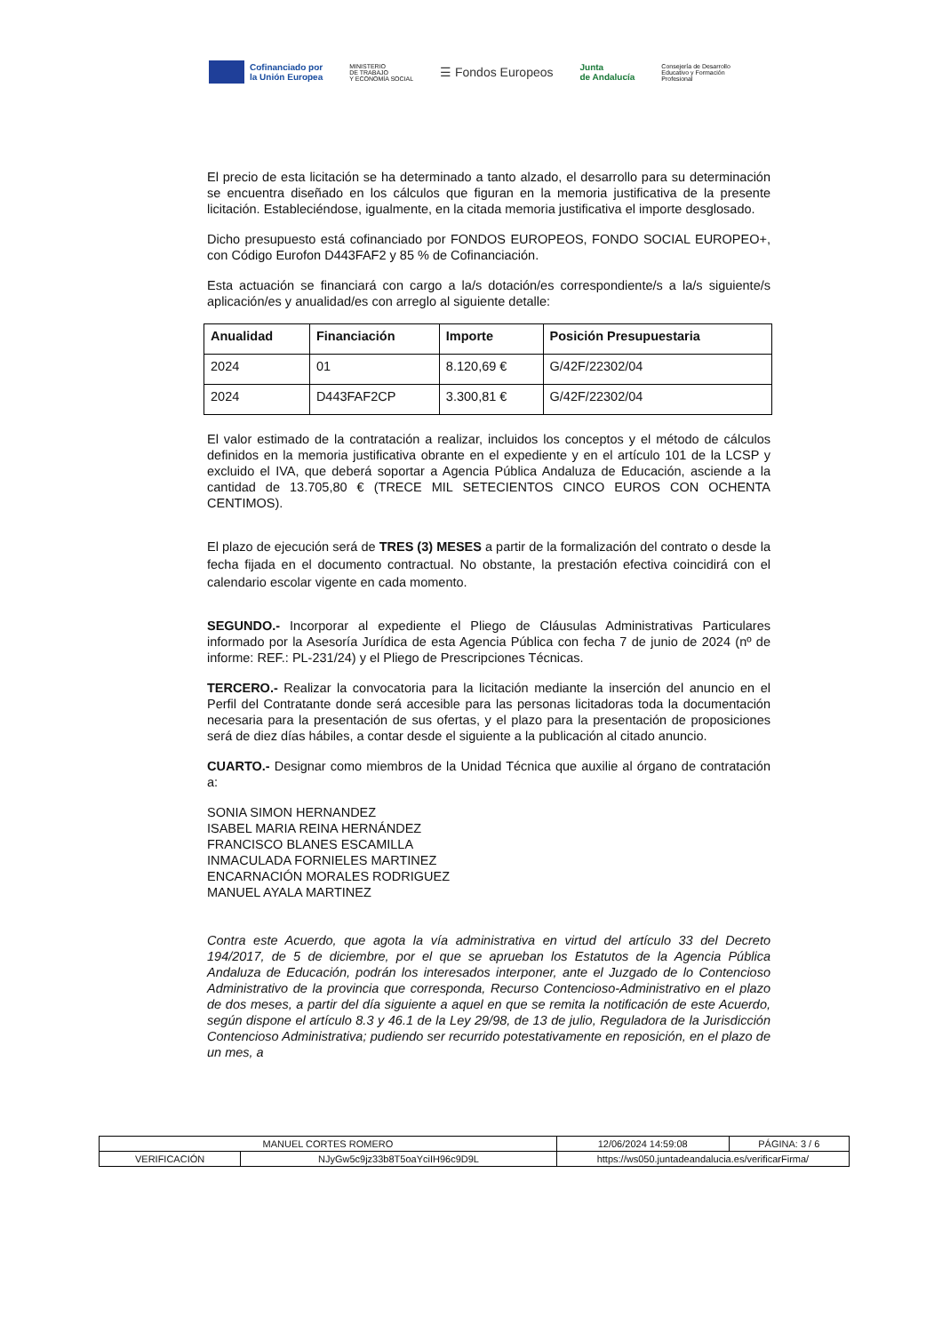Cofinanciado por
la Unión Europea
MINISTERIO
DE TRABAJO
Y ECONOMÍA SOCIAL
☰ Fondos Europeos
Junta
de Andalucía
Consejería de Desarrollo
Educativo y Formación
Profesional
El precio de esta licitación se ha determinado a tanto alzado, el desarrollo para su determinación se encuentra diseñado en los cálculos que figuran en la memoria justificativa de la presente licitación. Estableciéndose, igualmente, en la citada memoria justificativa el importe desglosado.
Dicho presupuesto está cofinanciado por FONDOS EUROPEOS, FONDO SOCIAL EUROPEO+, con Código Eurofon D443FAF2 y 85 % de Cofinanciación.
Esta actuación se financiará con cargo a la/s dotación/es correspondiente/s a la/s siguiente/s aplicación/es y anualidad/es con arreglo al siguiente detalle:
| Anualidad | Financiación | Importe | Posición Presupuestaria |
| --- | --- | --- | --- |
| 2024 | 01 | 8.120,69 € | G/42F/22302/04 |
| 2024 | D443FAF2CP | 3.300,81 € | G/42F/22302/04 |
El valor estimado de la contratación a realizar, incluidos los conceptos y el método de cálculos definidos en la memoria justificativa obrante en el expediente y en el artículo 101 de la LCSP y excluido el IVA, que deberá soportar a Agencia Pública Andaluza de Educación, asciende a la cantidad de 13.705,80 € (TRECE MIL SETECIENTOS CINCO EUROS CON OCHENTA CENTIMOS).
El plazo de ejecución será de TRES (3) MESES a partir de la formalización del contrato o desde la fecha fijada en el documento contractual. No obstante, la prestación efectiva coincidirá con el calendario escolar vigente en cada momento.
SEGUNDO.- Incorporar al expediente el Pliego de Cláusulas Administrativas Particulares informado por la Asesoría Jurídica de esta Agencia Pública con fecha 7 de junio de 2024 (nº de informe: REF.: PL-231/24) y el Pliego de Prescripciones Técnicas.
TERCERO.- Realizar la convocatoria para la licitación mediante la inserción del anuncio en el Perfil del Contratante donde será accesible para las personas licitadoras toda la documentación necesaria para la presentación de sus ofertas, y el plazo para la presentación de proposiciones será de diez días hábiles, a contar desde el siguiente a la publicación al citado anuncio.
CUARTO.- Designar como miembros de la Unidad Técnica que auxilie al órgano de contratación a:
SONIA SIMON HERNANDEZ
ISABEL MARIA REINA HERNÁNDEZ
FRANCISCO BLANES ESCAMILLA
INMACULADA FORNIELES MARTINEZ
ENCARNACIÓN MORALES RODRIGUEZ
MANUEL AYALA MARTINEZ
Contra este Acuerdo, que agota la vía administrativa en virtud del artículo 33 del Decreto 194/2017, de 5 de diciembre, por el que se aprueban los Estatutos de la Agencia Pública Andaluza de Educación, podrán los interesados interponer, ante el Juzgado de lo Contencioso Administrativo de la provincia que corresponda, Recurso Contencioso-Administrativo en el plazo de dos meses, a partir del día siguiente a aquel en que se remita la notificación de este Acuerdo, según dispone el artículo 8.3 y 46.1 de la Ley 29/98, de 13 de julio, Reguladora de la Jurisdicción Contencioso Administrativa; pudiendo ser recurrido potestativamente en reposición, en el plazo de un mes, a
| MANUEL CORTES ROMERO | | | 12/06/2024 14:59:08 | PÁGINA: 3 / 6 |
| VERIFICACIÓN | NJyGw5c9jz33b8T5oaYciIH96c9D9L | https://ws050.juntadeandalucia.es/verificarFirma/ | | |